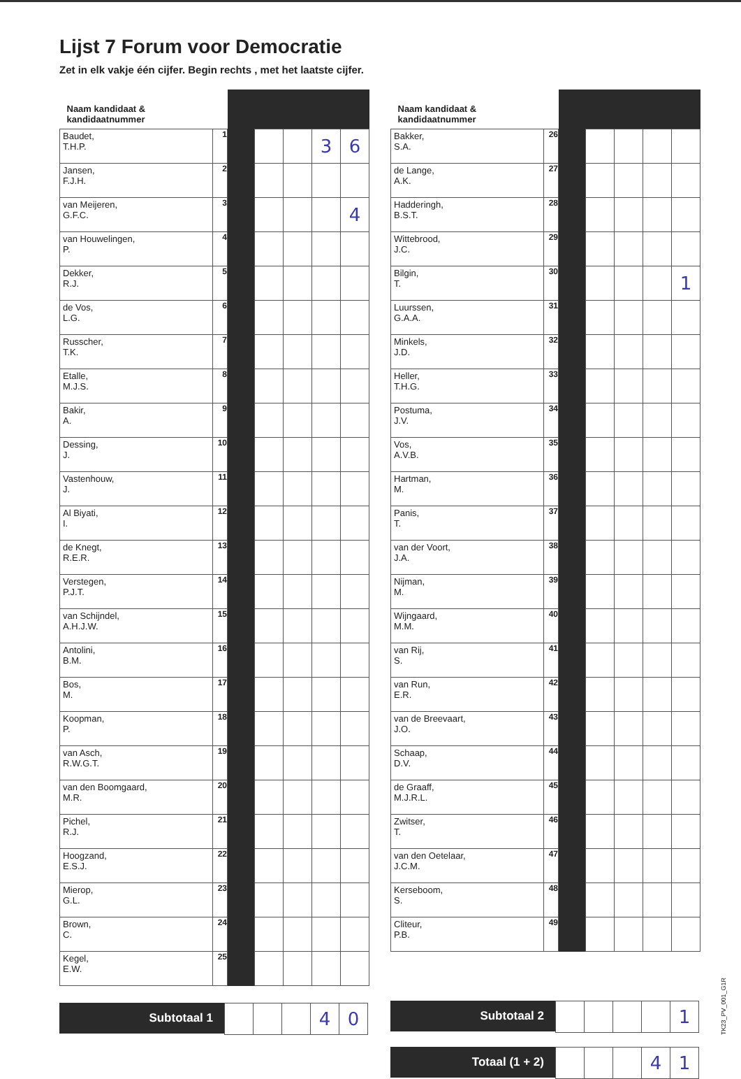Lijst 7 Forum voor Democratie
Zet in elk vakje één cijfer. Begin rechts , met het laatste cijfer.
| Naam kandidaat & kandidaatnummer | | | | | | |
| --- | --- | --- | --- | --- | --- | --- |
| Baudet, T.H.P. | 1 | | | | 3 | 6 |
| Jansen, F.J.H. | 2 | | | | | |
| van Meijeren, G.F.C. | 3 | | | | | 4 |
| van Houwelingen, P. | 4 | | | | | |
| Dekker, R.J. | 5 | | | | | |
| de Vos, L.G. | 6 | | | | | |
| Russcher, T.K. | 7 | | | | | |
| Etalle, M.J.S. | 8 | | | | | |
| Bakir, A. | 9 | | | | | |
| Dessing, J. | 10 | | | | | |
| Vastenhouw, J. | 11 | | | | | |
| Al Biyati, I. | 12 | | | | | |
| de Knegt, R.E.R. | 13 | | | | | |
| Verstegen, P.J.T. | 14 | | | | | |
| van Schijndel, A.H.J.W. | 15 | | | | | |
| Antolini, B.M. | 16 | | | | | |
| Bos, M. | 17 | | | | | |
| Koopman, P. | 18 | | | | | |
| van Asch, R.W.G.T. | 19 | | | | | |
| van den Boomgaard, M.R. | 20 | | | | | |
| Pichel, R.J. | 21 | | | | | |
| Hoogzand, E.S.J. | 22 | | | | | |
| Mierop, G.L. | 23 | | | | | |
| Brown, C. | 24 | | | | | |
| Kegel, E.W. | 25 | | | | | |
Subtotaal 1
| | | | 4 | 0 |
| Naam kandidaat & kandidaatnummer | | | | | | |
| --- | --- | --- | --- | --- | --- | --- |
| Bakker, S.A. | 26 | | | | | |
| de Lange, A.K. | 27 | | | | | |
| Hadderingh, B.S.T. | 28 | | | | | |
| Wittebrood, J.C. | 29 | | | | | |
| Bilgin, T. | 30 | | | | | 1 |
| Luurssen, G.A.A. | 31 | | | | | |
| Minkels, J.D. | 32 | | | | | |
| Heller, T.H.G. | 33 | | | | | |
| Postuma, J.V. | 34 | | | | | |
| Vos, A.V.B. | 35 | | | | | |
| Hartman, M. | 36 | | | | | |
| Panis, T. | 37 | | | | | |
| van der Voort, J.A. | 38 | | | | | |
| Nijman, M. | 39 | | | | | |
| Wijngaard, M.M. | 40 | | | | | |
| van Rij, S. | 41 | | | | | |
| van Run, E.R. | 42 | | | | | |
| van de Breevaart, J.O. | 43 | | | | | |
| Schaap, D.V. | 44 | | | | | |
| de Graaff, M.J.R.L. | 45 | | | | | |
| Zwitser, T. | 46 | | | | | |
| van den Oetelaar, J.C.M. | 47 | | | | | |
| Kerseboom, S. | 48 | | | | | |
| Cliteur, P.B. | 49 | | | | | |
Subtotaal 2
| | | | | 1 |
Totaal (1 + 2)
| | | | 4 | 1 |
TK23_PV_001_G1R